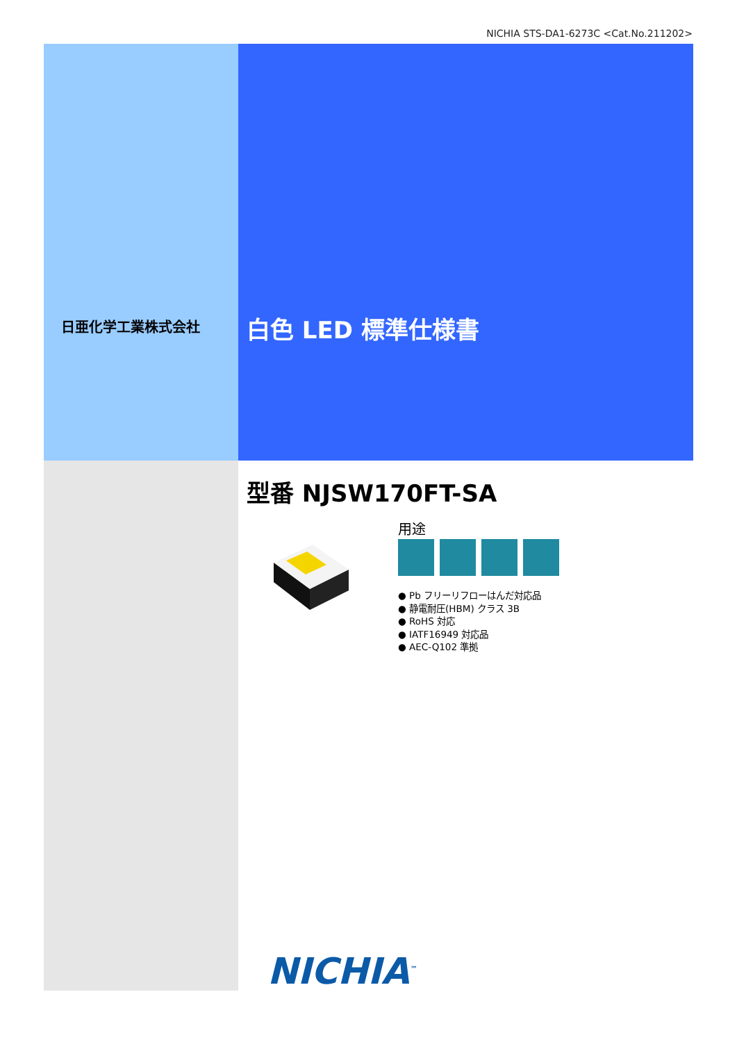NICHIA STS-DA1-6273C <Cat.No.211202>
日亜化学工業株式会社 白色 LED 標準仕様書
型番 NJSW170FT-SA
用途
● Pb フリーリフローはんだ対応品
● 静電耐圧(HBM) クラス 3B
● RoHS 対応
● IATF16949 対応品
● AEC-Q102 準拠
NICHIA<sup>™</sup>